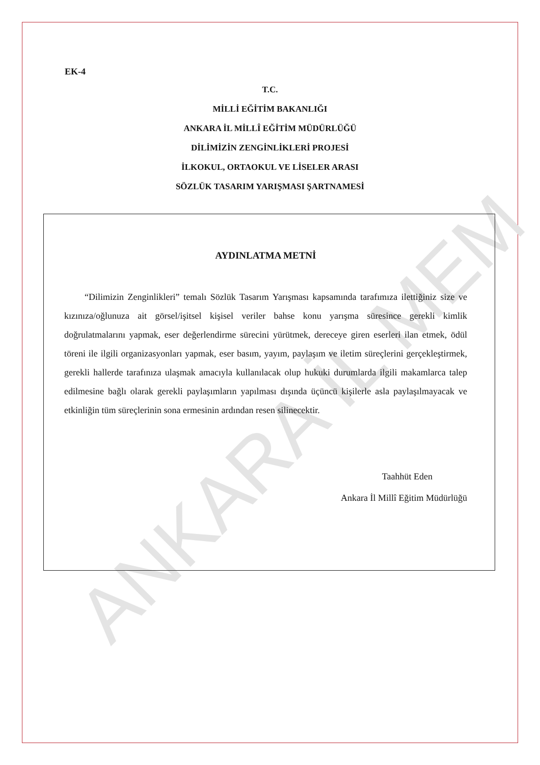ANKARA İL MEM
EK-4
T.C.
MİLLİ EĞİTİM BAKANLIĞI
ANKARA İL MİLLÎ EĞİTİM MÜDÜRLÜĞÜ
DİLİMİZİN ZENGİNLİKLERİ PROJESİ
İLKOKUL, ORTAOKUL VE LİSELER ARASI
SÖZLÜK TASARIM YARIŞMASI ŞARTNAMESİ
AYDINLATMA METNİ
“Dilimizin Zenginlikleri” temalı Sözlük Tasarım Yarışması kapsamında tarafımıza ilettiğiniz size ve kızınıza/oğlunuza ait görsel/işitsel kişisel veriler bahse konu yarışma süresince gerekli kimlik doğrulatmalarını yapmak, eser değerlendirme sürecini yürütmek, dereceye giren eserleri ilan etmek, ödül töreni ile ilgili organizasyonları yapmak, eser basım, yayım, paylaşım ve iletim süreçlerini gerçekleştirmek, gerekli hallerde tarafınıza ulaşmak amacıyla kullanılacak olup hukuki durumlarda ilgili makamlarca talep edilmesine bağlı olarak gerekli paylaşımların yapılması dışında üçüncü kişilerle asla paylaşılmayacak ve etkinliğin tüm süreçlerinin sona ermesinin ardından resen silinecektir.
Taahhüt Eden
Ankara İl Millî Eğitim Müdürlüğü